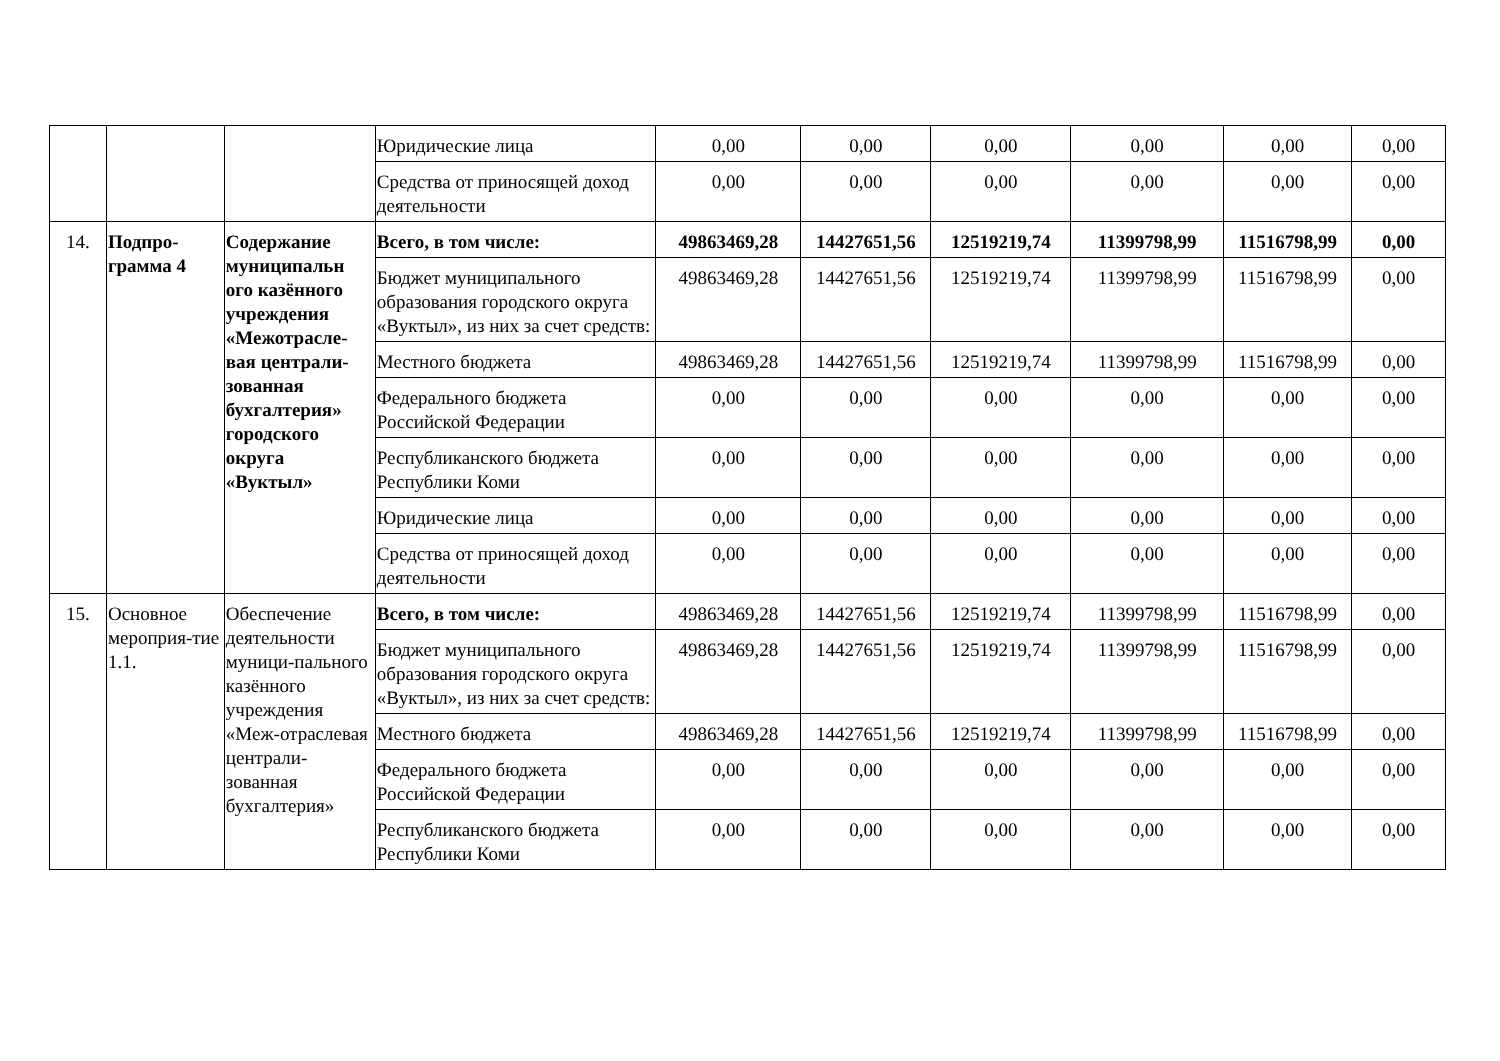| | | | Юридические лица | 0,00 | 0,00 | 0,00 | 0,00 | 0,00 | 0,00 |
| | | | Средства от приносящей доход деятельности | 0,00 | 0,00 | 0,00 | 0,00 | 0,00 | 0,00 |
| 14. | Подпро-грамма 4 | Содержание муниципальн ого казённого учреждения «Межотрасле-вая централи-зованная бухгалтерия» городского округа «Вуктыл» | Всего, в том числе: | 49863469,28 | 14427651,56 | 12519219,74 | 11399798,99 | 11516798,99 | 0,00 |
| | | | Бюджет муниципального образования городского округа «Вуктыл», из них за счет средств: | 49863469,28 | 14427651,56 | 12519219,74 | 11399798,99 | 11516798,99 | 0,00 |
| | | | Местного бюджета | 49863469,28 | 14427651,56 | 12519219,74 | 11399798,99 | 11516798,99 | 0,00 |
| | | | Федерального бюджета Российской Федерации | 0,00 | 0,00 | 0,00 | 0,00 | 0,00 | 0,00 |
| | | | Республиканского бюджета Республики Коми | 0,00 | 0,00 | 0,00 | 0,00 | 0,00 | 0,00 |
| | | | Юридические лица | 0,00 | 0,00 | 0,00 | 0,00 | 0,00 | 0,00 |
| | | | Средства от приносящей доход деятельности | 0,00 | 0,00 | 0,00 | 0,00 | 0,00 | 0,00 |
| 15. | Основное мероприя-тие 1.1. | Обеспечение деятельности муници-пального казённого учреждения «Меж-отраслевая централи-зованная бухгалтерия» | Всего, в том числе: | 49863469,28 | 14427651,56 | 12519219,74 | 11399798,99 | 11516798,99 | 0,00 |
| | | | Бюджет муниципального образования городского округа «Вуктыл», из них за счет средств: | 49863469,28 | 14427651,56 | 12519219,74 | 11399798,99 | 11516798,99 | 0,00 |
| | | | Местного бюджета | 49863469,28 | 14427651,56 | 12519219,74 | 11399798,99 | 11516798,99 | 0,00 |
| | | | Федерального бюджета Российской Федерации | 0,00 | 0,00 | 0,00 | 0,00 | 0,00 | 0,00 |
| | | | Республиканского бюджета Республики Коми | 0,00 | 0,00 | 0,00 | 0,00 | 0,00 | 0,00 |